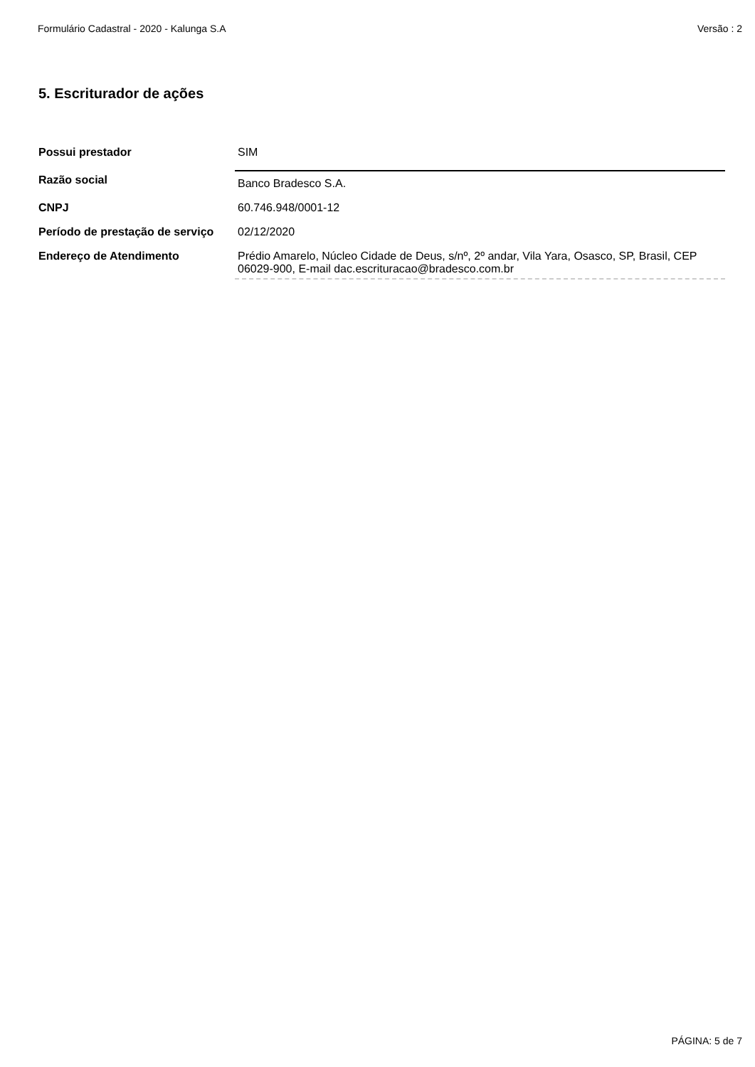Formulário Cadastral - 2020 - Kalunga S.A Versão : 2
5. Escriturador de ações
| Possui prestador | SIM |
| Razão social | Banco Bradesco S.A. |
| CNPJ | 60.746.948/0001-12 |
| Período de prestação de serviço | 02/12/2020 |
| Endereço de Atendimento | Prédio Amarelo, Núcleo Cidade de Deus, s/nº, 2º andar, Vila Yara, Osasco, SP, Brasil, CEP 06029-900, E-mail dac.escrituracao@bradesco.com.br |
PÁGINA: 5 de 7